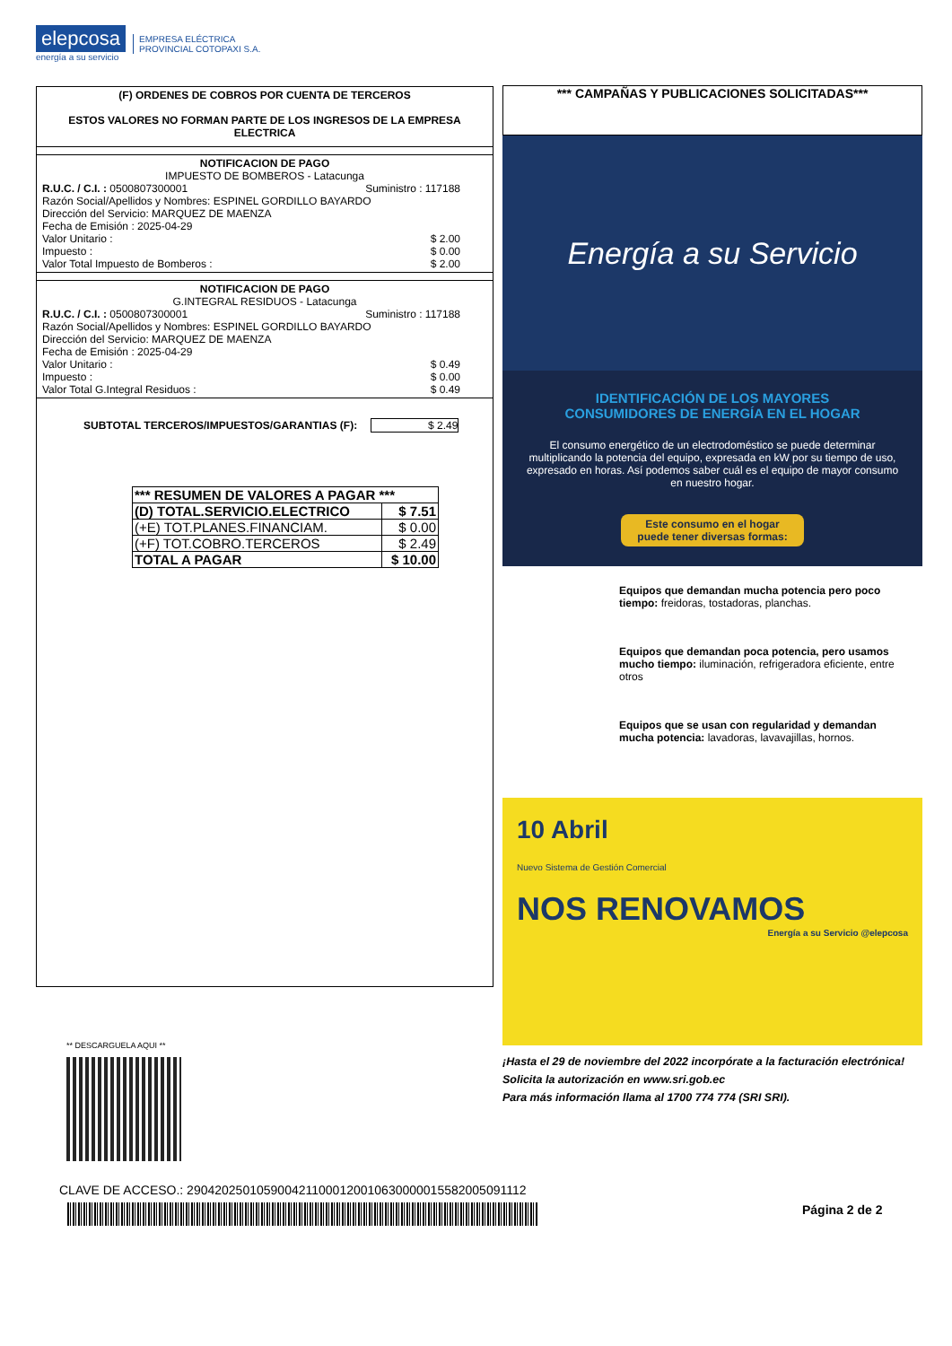elepcosa
energía a su servicio
EMPRESA ELÉCTRICA
PROVINCIAL COTOPAXI S.A.
(F) ORDENES DE COBROS POR CUENTA DE TERCEROS
ESTOS VALORES NO FORMAN PARTE DE LOS INGRESOS DE LA EMPRESA ELECTRICA
NOTIFICACION DE PAGO
IMPUESTO DE BOMBEROS - Latacunga
R.U.C. / C.I. : 0500807300001 Suministro : 117188
Razón Social/Apellidos y Nombres: ESPINEL GORDILLO BAYARDO
Dirección del Servicio: MARQUEZ DE MAENZA
Fecha de Emisión : 2025-04-29
Valor Unitario : $ 2.00
Impuesto : $ 0.00
Valor Total Impuesto de Bomberos : $ 2.00
NOTIFICACION DE PAGO
G.INTEGRAL RESIDUOS - Latacunga
R.U.C. / C.I. : 0500807300001 Suministro : 117188
Razón Social/Apellidos y Nombres: ESPINEL GORDILLO BAYARDO
Dirección del Servicio: MARQUEZ DE MAENZA
Fecha de Emisión : 2025-04-29
Valor Unitario : $ 0.49
Impuesto : $ 0.00
Valor Total G.Integral Residuos : $ 0.49
SUBTOTAL TERCEROS/IMPUESTOS/GARANTIAS (F): $ 2.49
| *** RESUMEN DE VALORES A PAGAR *** | |
| --- | --- |
| (D) TOTAL.SERVICIO.ELECTRICO | $ 7.51 |
| (+E) TOT.PLANES.FINANCIAM. | $ 0.00 |
| (+F) TOT.COBRO.TERCEROS | $ 2.49 |
| TOTAL A PAGAR | $ 10.00 |
*** CAMPAÑAS Y PUBLICACIONES SOLICITADAS***
Energía a su Servicio
IDENTIFICACIÓN DE LOS MAYORES
CONSUMIDORES DE ENERGÍA EN EL HOGAR
El consumo energético de un electrodoméstico se puede determinar multiplicando la potencia del equipo, expresada en kW por su tiempo de uso, expresado en horas. Así podemos saber cuál es el equipo de mayor consumo en nuestro hogar.
Este consumo en el hogar
puede tener diversas formas:
Equipos que demandan mucha potencia pero poco tiempo: freidoras, tostadoras, planchas.
Equipos que demandan poca potencia, pero usamos mucho tiempo: iluminación, refrigeradora eficiente, entre otros
Equipos que se usan con regularidad y demandan mucha potencia: lavadoras, lavavajillas, hornos.
10 Abril
Nuevo Sistema de Gestión Comercial
NOS RENOVAMOS
Energía a su Servicio @elepcosa
¡Hasta el 29 de noviembre del 2022 incorpórate a la facturación electrónica!
Solicita la autorización en www.sri.gob.ec
Para más información llama al 1700 774 774 (SRI SRI).
** DESCARGUELA AQUI **
CLAVE DE ACCESO.: 2904202501059004211000120010630000015582005091112
Página 2 de 2